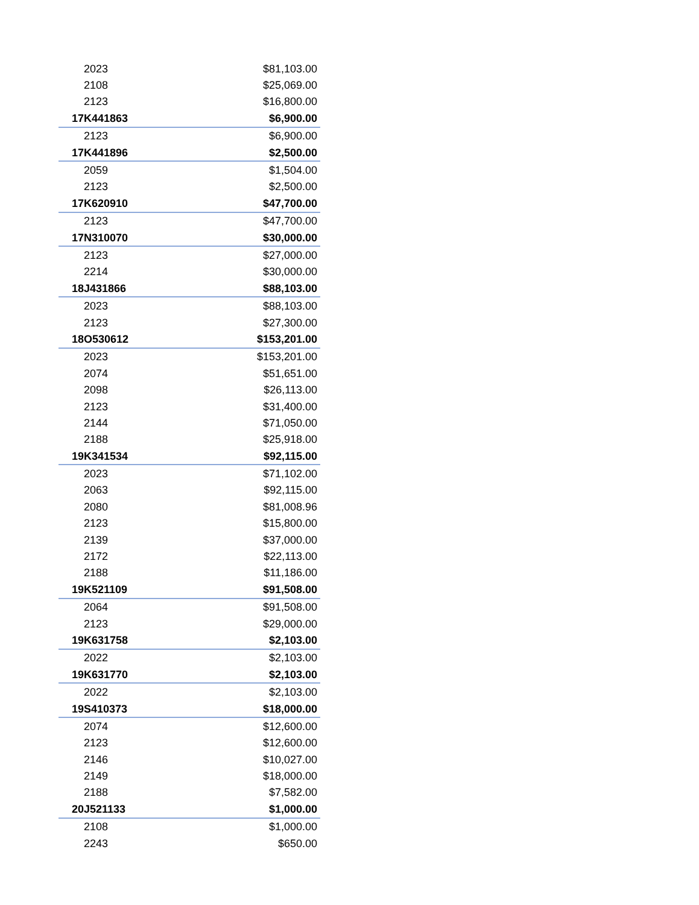| 2023 | $81,103.00 |
| 2108 | $25,069.00 |
| 2123 | $16,800.00 |
| 17K441863 | $6,900.00 |
| 2123 | $6,900.00 |
| 17K441896 | $2,500.00 |
| 2059 | $1,504.00 |
| 2123 | $2,500.00 |
| 17K620910 | $47,700.00 |
| 2123 | $47,700.00 |
| 17N310070 | $30,000.00 |
| 2123 | $27,000.00 |
| 2214 | $30,000.00 |
| 18J431866 | $88,103.00 |
| 2023 | $88,103.00 |
| 2123 | $27,300.00 |
| 18O530612 | $153,201.00 |
| 2023 | $153,201.00 |
| 2074 | $51,651.00 |
| 2098 | $26,113.00 |
| 2123 | $31,400.00 |
| 2144 | $71,050.00 |
| 2188 | $25,918.00 |
| 19K341534 | $92,115.00 |
| 2023 | $71,102.00 |
| 2063 | $92,115.00 |
| 2080 | $81,008.96 |
| 2123 | $15,800.00 |
| 2139 | $37,000.00 |
| 2172 | $22,113.00 |
| 2188 | $11,186.00 |
| 19K521109 | $91,508.00 |
| 2064 | $91,508.00 |
| 2123 | $29,000.00 |
| 19K631758 | $2,103.00 |
| 2022 | $2,103.00 |
| 19K631770 | $2,103.00 |
| 2022 | $2,103.00 |
| 19S410373 | $18,000.00 |
| 2074 | $12,600.00 |
| 2123 | $12,600.00 |
| 2146 | $10,027.00 |
| 2149 | $18,000.00 |
| 2188 | $7,582.00 |
| 20J521133 | $1,000.00 |
| 2108 | $1,000.00 |
| 2243 | $650.00 |